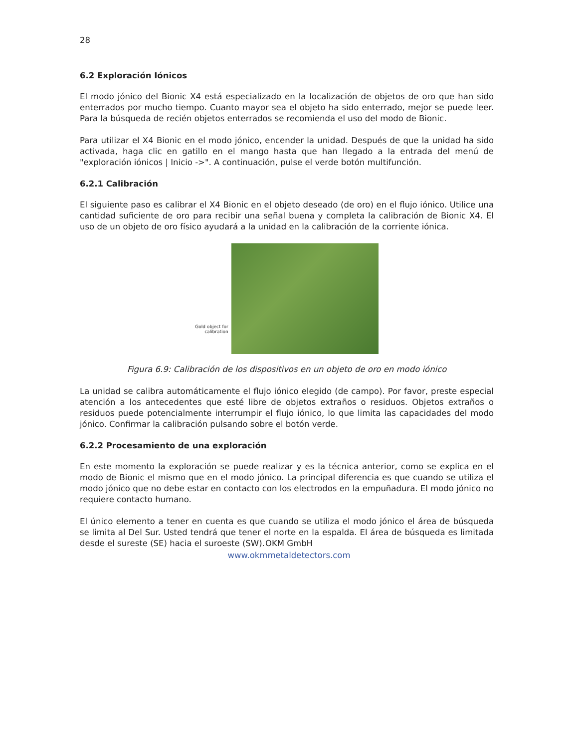28
6.2 Exploración Iónicos
El modo jónico del Bionic X4 está especializado en la localización de objetos de oro que han sido enterrados por mucho tiempo. Cuanto mayor sea el objeto ha sido enterrado, mejor se puede leer. Para la búsqueda de recién objetos enterrados se recomienda el uso del modo de Bionic.
Para utilizar el X4 Bionic en el modo jónico, encender la unidad. Después de que la unidad ha sido activada, haga clic en gatillo en el mango hasta que han llegado a la entrada del menú de "exploración iónicos | Inicio ->". A continuación, pulse el verde botón multifunción.
6.2.1 Calibración
El siguiente paso es calibrar el X4 Bionic en el objeto deseado (de oro) en el flujo iónico. Utilice una cantidad suficiente de oro para recibir una señal buena y completa la calibración de Bionic X4. El uso de un objeto de oro físico ayudará a la unidad en la calibración de la corriente iónica.
Gold object for
calibration
Figura 6.9: Calibración de los dispositivos en un objeto de oro en modo iónico
La unidad se calibra automáticamente el flujo iónico elegido (de campo). Por favor, preste especial atención a los antecedentes que esté libre de objetos extraños o residuos. Objetos extraños o residuos puede potencialmente interrumpir el flujo iónico, lo que limita las capacidades del modo jónico. Confirmar la calibración pulsando sobre el botón verde.
6.2.2 Procesamiento de una exploración
En este momento la exploración se puede realizar y es la técnica anterior, como se explica en el modo de Bionic el mismo que en el modo jónico. La principal diferencia es que cuando se utiliza el modo jónico que no debe estar en contacto con los electrodos en la empuñadura. El modo jónico no requiere contacto humano.
El único elemento a tener en cuenta es que cuando se utiliza el modo jónico el área de búsqueda se limita al Del Sur. Usted tendrá que tener el norte en la espalda. El área de búsqueda es limitada desde el sureste (SE) hacia el suroeste (SW).
OKM GmbH
www.okmmetaldetectors.com